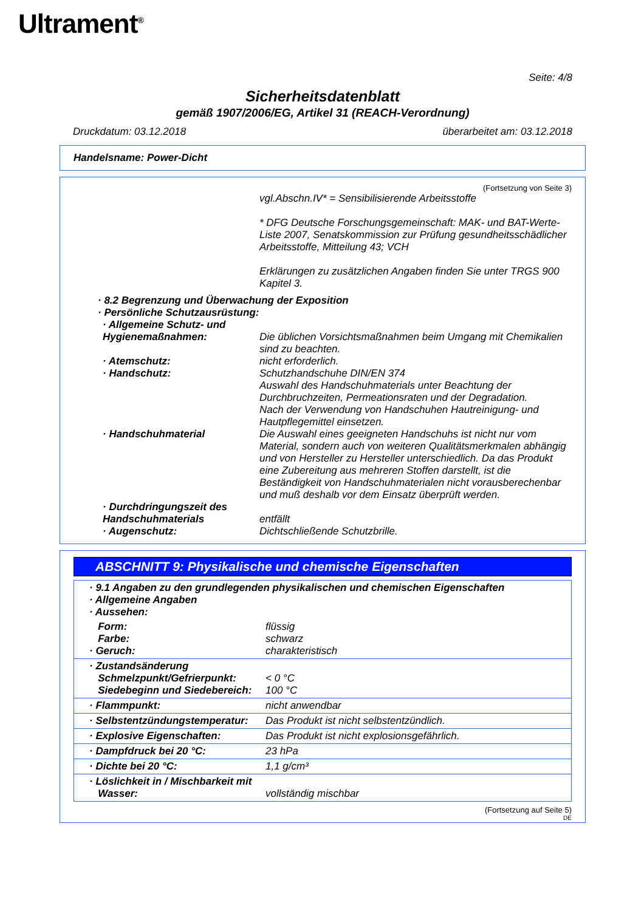Ultrament<sup>®</sup>
Seite: 4/8
Sicherheitsdatenblatt
gemäß 1907/2006/EG, Artikel 31 (REACH-Verordnung)
Druckdatum: 03.12.2018 überarbeitet am: 03.12.2018
Handelsname: Power-Dicht
(Fortsetzung von Seite 3)
| | vgl.Abschn.IV* = Sensibilisierende Arbeitsstoffe * DFG Deutsche Forschungsgemeinschaft: MAK- und BAT-Werte-Liste 2007, Senatskommission zur Prüfung gesundheitsschädlicher Arbeitsstoffe, Mitteilung 43; VCH Erklärungen zu zusätzlichen Angaben finden Sie unter TRGS 900 Kapitel 3. |
| · 8.2 Begrenzung und Überwachung der Exposition · Persönliche Schutzausrüstung: | |
| · Allgemeine Schutz- und Hygienemaßnahmen: | Die üblichen Vorsichtsmaßnahmen beim Umgang mit Chemikalien sind zu beachten. |
| · Atemschutz: | nicht erforderlich. |
| · Handschutz: | Schutzhandschuhe DIN/EN 374 Auswahl des Handschuhmaterials unter Beachtung der Durchbruchzeiten, Permeationsraten und der Degradation. Nach der Verwendung von Handschuhen Hautreinigung- und Hautpflegemittel einsetzen. |
| · Handschuhmaterial | Die Auswahl eines geeigneten Handschuhs ist nicht nur vom Material, sondern auch von weiteren Qualitätsmerkmalen abhängig und von Hersteller zu Hersteller unterschiedlich. Da das Produkt eine Zubereitung aus mehreren Stoffen darstellt, ist die Beständigkeit von Handschuhmaterialen nicht vorausberechenbar und muß deshalb vor dem Einsatz überprüft werden. |
| · Durchdringungszeit des Handschuhmaterials | entfällt |
| · Augenschutz: | Dichtschließende Schutzbrille. |
ABSCHNITT 9: Physikalische und chemische Eigenschaften
| · 9.1 Angaben zu den grundlegenden physikalischen und chemischen Eigenschaften · Allgemeine Angaben · Aussehen: | |
| Form: Farbe: · Geruch: | flüssig schwarz charakteristisch |
| · Zustandsänderung Schmelzpunkt/Gefrierpunkt: Siedebeginn und Siedebereich: | < 0 °C 100 °C |
| · Flammpunkt: | nicht anwendbar |
| · Selbstentzündungstemperatur: | Das Produkt ist nicht selbstentzündlich. |
| · Explosive Eigenschaften: | Das Produkt ist nicht explosionsgefährlich. |
| · Dampfdruck bei 20 °C: | 23 hPa |
| · Dichte bei 20 °C: | 1,1 g/cm³ |
| · Löslichkeit in / Mischbarkeit mit Wasser: | vollständig mischbar |
(Fortsetzung auf Seite 5)
DE